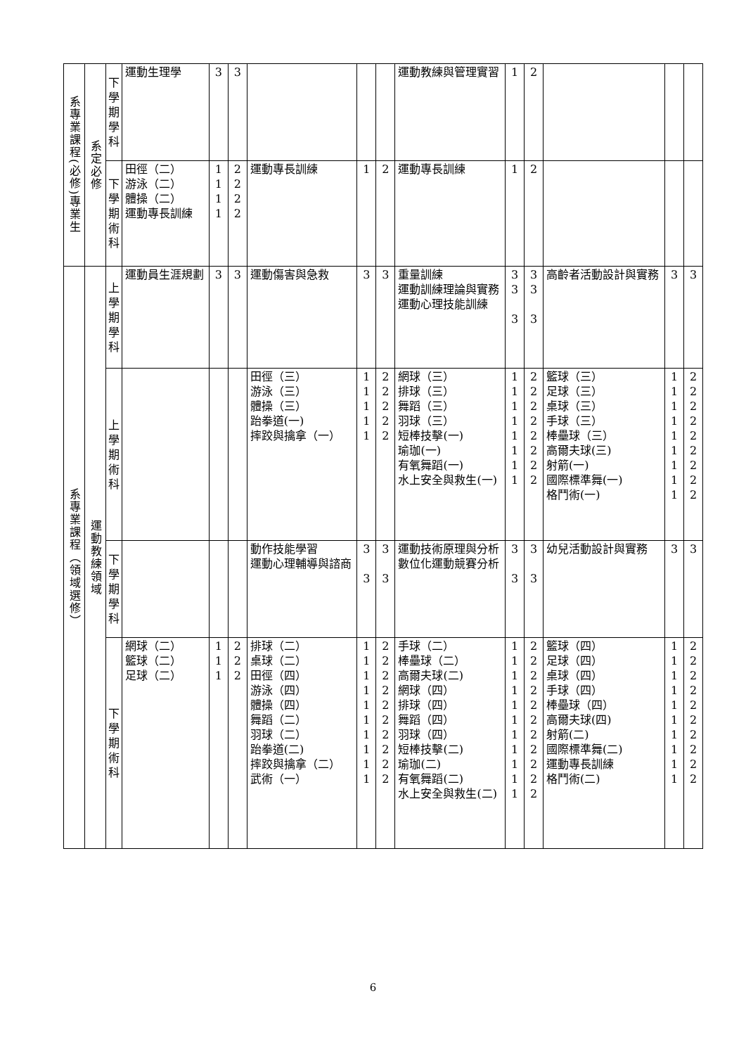| 系專業課程(必修)專業生 | 系定必修 | 下 學 期 學 科 | 運動生理學 | 3 | 3 | | | | 運動教練與管理實習 | 1 | 2 | | | |
| | | 下 學 期 術 科 | 田徑（二） 游泳（二） 體操（二） 運動專長訓練 | 1 1 1 1 | 2 2 2 2 | 運動專長訓練 | 1 | 2 | 運動專長訓練 | 1 | 2 | | | |
| 系專業課程（領域選修） | 運動教練領域 | 上 學 期 學 科 | 運動員生涯規劃 | 3 | 3 | 運動傷害與急救 | 3 | 3 | 重量訓練 運動訓練理論與實務 運動心理技能訓練 | 3 3 3 | 3 3 3 | 高齡者活動設計與實務 | 3 | 3 |
| | | 上 學 期 術 科 | | | | 田徑（三） 游泳（三） 體操（三） 跆拳道(一) 摔跤與擒拿（一） | 1 1 1 1 1 | 2 2 2 2 2 | 網球（三） 排球（三） 舞蹈（三） 羽球（三） 短棒技擊(一) 瑜珈(一) 有氧舞蹈(一) 水上安全與救生(一) | 1 1 1 1 1 1 1 1 | 2 2 2 2 2 2 2 2 | 籃球（三） 足球（三） 桌球（三） 手球（三） 棒壘球（三） 高爾夫球(三) 射箭(一) 國際標準舞(一) 格鬥術(一) | 1 1 1 1 1 1 1 1 1 | 2 2 2 2 2 2 2 2 2 |
| | | 下 學 期 學 科 | | | | 動作技能學習 運動心理輔導與諮商 | 3 3 | 3 3 | 運動技術原理與分析 數位化運動競賽分析 | 3 3 | 3 3 | 幼兒活動設計與實務 | 3 | 3 |
| | | 下 學 期 術 科 | 網球（二） 籃球（二） 足球（二） | 1 1 1 | 2 2 2 | 排球（二） 桌球（二） 田徑（四） 游泳（四） 體操（四） 舞蹈（二） 羽球（二） 跆拳道(二) 摔跤與擒拿（二） 武術（一） | 1 1 1 1 1 1 1 1 1 1 | 2 2 2 2 2 2 2 2 2 2 | 手球（二） 棒壘球（二） 高爾夫球(二) 網球（四） 排球（四） 舞蹈（四） 羽球（四） 短棒技擊(二) 瑜珈(二) 有氧舞蹈(二) 水上安全與救生(二) | 1 1 1 1 1 1 1 1 1 1 1 | 2 2 2 2 2 2 2 2 2 2 2 | 籃球（四） 足球（四） 桌球（四） 手球（四） 棒壘球（四） 高爾夫球(四) 射箭(二) 國際標準舞(二) 運動專長訓練 格鬥術(二) | 1 1 1 1 1 1 1 1 1 1 | 2 2 2 2 2 2 2 2 2 2 |
6